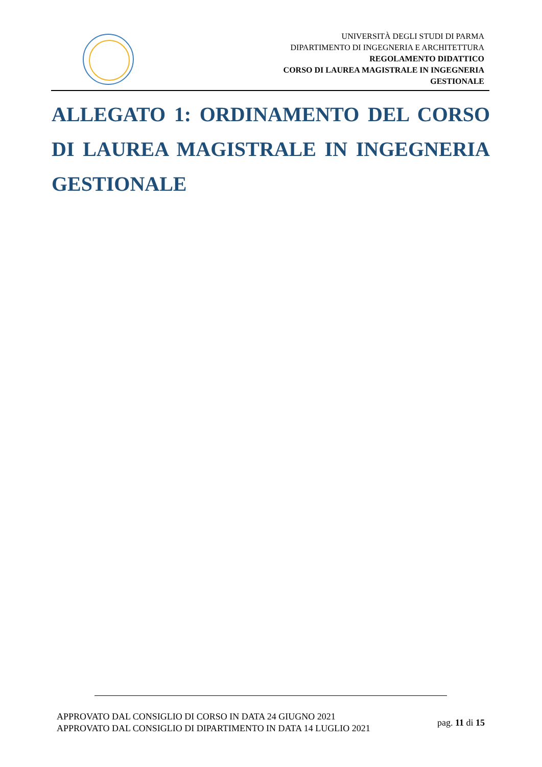UNIVERSITÀ DEGLI STUDI DI PARMA
DIPARTIMENTO DI INGEGNERIA E ARCHITETTURA
REGOLAMENTO DIDATTICO
CORSO DI LAUREA MAGISTRALE IN INGEGNERIA
GESTIONALE
ALLEGATO 1: ORDINAMENTO DEL CORSO DI LAUREA MAGISTRALE IN INGEGNERIA GESTIONALE
APPROVATO DAL CONSIGLIO DI CORSO IN DATA 24 GIUGNO 2021
APPROVATO DAL CONSIGLIO DI DIPARTIMENTO IN DATA 14 LUGLIO 2021
pag. 11 di 15